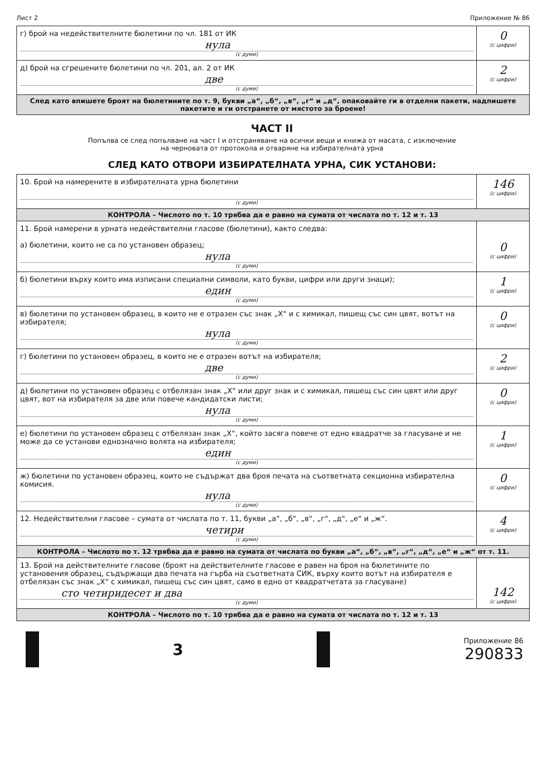Лист 2 Приложение № 86
| г) брой на недействителните бюлетини по чл. 181 от ИК нула (с думи) | 0 (с цифри) |
| д) брой на сгрешените бюлетини по чл. 201, ал. 2 от ИК две (с думи) | 2 (с цифри) |
| След като впишете броят на бюлетините по т. 9, букви „а“, „б“, „в“, „г“ и „д“, опаковайте ги в отделни пакети, надпишете пакетите и ги отстранете от мястото за броене! | |
ЧАСТ II
Попълва се след попълване на част I и отстраняване на всички вещи и книжа от масата, с изключение
на черновата от протокола и отваряне на избирателната урна
СЛЕД КАТО ОТВОРИ ИЗБИРАТЕЛНАТА УРНА, СИК УСТАНОВИ:
| 10. Брой на намерените в избирателната урна бюлетини (с думи) | 146 (с цифри) |
| КОНТРОЛА – Числото по т. 10 трябва да е равно на сумата от числата по т. 12 и т. 13 | |
| 11. Брой намерени в урната недействителни гласове (бюлетини), както следва: а) бюлетини, които не са по установен образец; нула (с думи) | 0 (с цифри) |
| б) бюлетини върху които има изписани специални символи, като букви, цифри или други знаци); един (с думи) | 1 (с цифри) |
| в) бюлетини по установен образец, в които не е отразен със знак „Х“ и с химикал, пишещ със син цвят, вотът на избирателя; нула (с думи) | 0 (с цифри) |
| г) бюлетини по установен образец, в които не е отразен вотът на избирателя; две (с думи) | 2 (с цифри) |
| д) бюлетини по установен образец с отбелязан знак „Х“ или друг знак и с химикал, пишещ със син цвят или друг цвят, вот на избирателя за две или повече кандидатски листи; нула (с думи) | 0 (с цифри) |
| е) бюлетини по установен образец с отбелязан знак „Х“, който засяга повече от едно квадратче за гласуване и не може да се установи еднозначно волята на избирателя; един (с думи) | 1 (с цифри) |
| ж) бюлетини по установен образец, които не съдържат два броя печата на съответната секционна избирателна комисия. нула (с думи) | 0 (с цифри) |
| 12. Недействителни гласове – сумата от числата по т. 11, букви „а“, „б“, „в“, „г“, „д“, „е“ и „ж“. четири (с думи) | 4 (с цифри) |
| КОНТРОЛА – Числото по т. 12 трябва да е равно на сумата от числата по букви „а“, „б“, „в“, „г“, „д“, „е“ и „ж“ от т. 11. | |
| 13. Брой на действителните гласове (броят на действителните гласове е равен на броя на бюлетините по установения образец, съдържащи два печата на гърба на съответната СИК, върху които вотът на избирателя е отбелязан със знак „Х“ с химикал, пишещ със син цвят, само в едно от квадратчетата за гласуване) сто четиридесет и два (с думи) | 142 (с цифри) |
| КОНТРОЛА – Числото по т. 10 трябва да е равно на сумата от числата по т. 12 и т. 13 | |
3
Приложение 86
290833